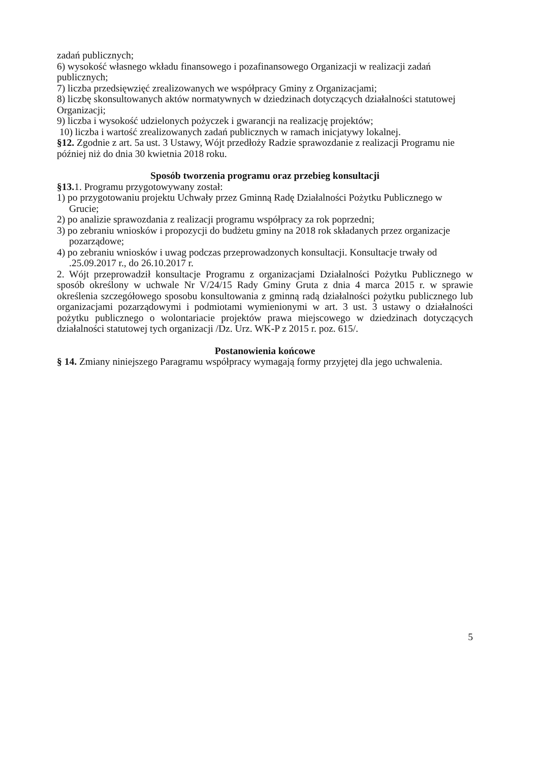zadań publicznych;
6) wysokość własnego wkładu finansowego i pozafinansowego Organizacji w realizacji zadań publicznych;
7) liczba przedsięwzięć zrealizowanych we współpracy Gminy z Organizacjami;
8) liczbę skonsultowanych aktów normatywnych w dziedzinach dotyczących działalności statutowej Organizacji;
9) liczba i wysokość udzielonych pożyczek i gwarancji na realizację projektów;
10) liczba i wartość zrealizowanych zadań publicznych w ramach inicjatywy lokalnej.
§12. Zgodnie z art. 5a ust. 3 Ustawy, Wójt przedłoży Radzie sprawozdanie z realizacji Programu nie później niż do dnia 30 kwietnia 2018 roku.
Sposób tworzenia programu oraz przebieg konsultacji
§13. 1. Programu przygotowywany został:
1) po przygotowaniu projektu Uchwały przez Gminną Radę Działalności Pożytku Publicznego w Grucie;
2) po analizie sprawozdania z realizacji programu współpracy za rok poprzedni;
3) po zebraniu wniosków i propozycji do budżetu gminy na 2018 rok składanych przez organizacje pozarządowe;
4) po zebraniu wniosków i uwag podczas przeprowadzonych konsultacji. Konsultacje trwały od .25.09.2017 r., do 26.10.2017 r.
2. Wójt przeprowadził konsultacje Programu z organizacjami Działalności Pożytku Publicznego w sposób określony w uchwale Nr V/24/15 Rady Gminy Gruta z dnia 4 marca 2015 r. w sprawie określenia szczegółowego sposobu konsultowania z gminną radą działalności pożytku publicznego lub organizacjami pozarządowymi i podmiotami wymienionymi w art. 3 ust. 3 ustawy o działalności pożytku publicznego o wolontariacie projektów prawa miejscowego w dziedzinach dotyczących działalności statutowej tych organizacji /Dz. Urz. WK-P z 2015 r. poz. 615/.
Postanowienia końcowe
§ 14. Zmiany niniejszego Paragramu współpracy wymagają formy przyjętej dla jego uchwalenia.
5